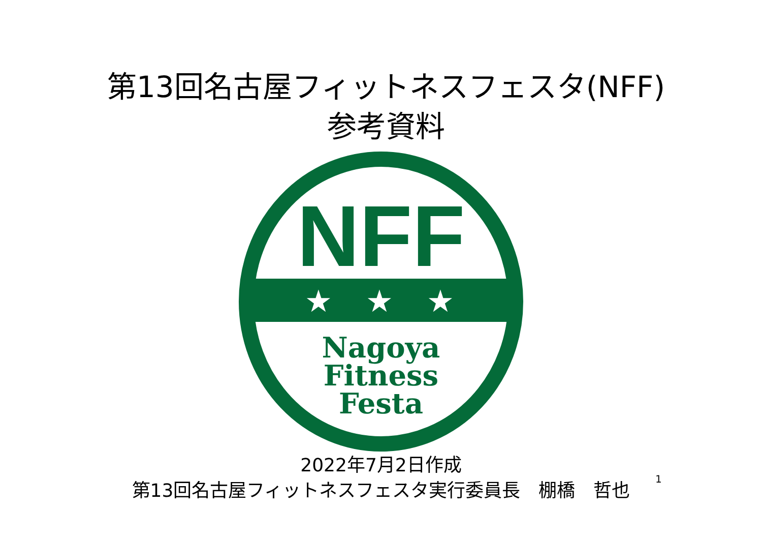第13回名古屋フィットネスフェスタ(NFF)
参考資料
NFF
★
★
★
Nagoya
Fitness
Festa
2022年7月2日作成
第13回名古屋フィットネスフェスタ実行委員長　棚橋　哲也
1